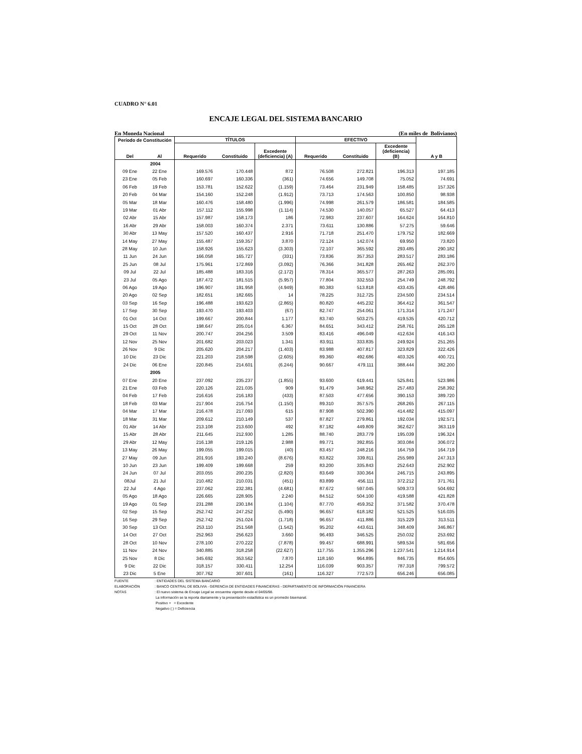CUADRO N° 6.01
ENCAJE LEGAL DEL SISTEMA BANCARIO
En Moneda Nacional (En miles de Bolivianos)
| Período de Constitución | | TÍTULOS | | | EFECTIVO | | | |
| --- | --- | --- | --- | --- | --- | --- | --- | --- |
| Del | Al | Requerido | Constituido | Excedente (deficiencia) (A) | Requerido | Constituido | Excedente (deficiencia) (B) | A y B |
| 2004 | | | | | | | | |
| 09 Ene | 22 Ene | 169.576 | 170.448 | 872 | 76.508 | 272.821 | 196.313 | 197.185 |
| 23 Ene | 05 Feb | 160.697 | 160.336 | (361) | 74.656 | 149.708 | 75.052 | 74.691 |
| 06 Feb | 19 Feb | 153.781 | 152.622 | (1.159) | 73.464 | 231.949 | 158.485 | 157.326 |
| 20 Feb | 04 Mar | 154.160 | 152.248 | (1.912) | 73.713 | 174.563 | 100.850 | 98.938 |
| 05 Mar | 18 Mar | 160.476 | 158.480 | (1.996) | 74.998 | 261.579 | 186.581 | 184.585 |
| 19 Mar | 01 Abr | 157.112 | 155.998 | (1.114) | 74.530 | 140.057 | 65.527 | 64.413 |
| 02 Abr | 15 Abr | 157.987 | 158.173 | 186 | 72.983 | 237.607 | 164.624 | 164.810 |
| 16 Abr | 29 Abr | 158.003 | 160.374 | 2.371 | 73.611 | 130.886 | 57.275 | 59.646 |
| 30 Abr | 13 May | 157.520 | 160.437 | 2.916 | 71.718 | 251.470 | 179.752 | 182.669 |
| 14 May | 27 May | 155.487 | 159.357 | 3.870 | 72.124 | 142.074 | 69.950 | 73.820 |
| 28 May | 10 Jun | 158.926 | 155.623 | (3.303) | 72.107 | 365.592 | 293.485 | 290.182 |
| 11 Jun | 24 Jun | 166.058 | 165.727 | (331) | 73.836 | 357.353 | 283.517 | 283.186 |
| 25 Jun | 08 Jul | 175.961 | 172.869 | (3.092) | 76.366 | 341.828 | 265.462 | 262.370 |
| 09 Jul | 22 Jul | 185.488 | 183.316 | (2.172) | 78.314 | 365.577 | 287.263 | 285.091 |
| 23 Jul | 05 Ago | 187.472 | 181.515 | (5.957) | 77.804 | 332.553 | 254.749 | 248.792 |
| 06 Ago | 19 Ago | 196.907 | 191.958 | (4.949) | 80.383 | 513.818 | 433.435 | 428.486 |
| 20 Ago | 02 Sep | 182.651 | 182.665 | 14 | 78.225 | 312.725 | 234.500 | 234.514 |
| 03 Sep | 16 Sep | 196.488 | 193.623 | (2.865) | 80.820 | 445.232 | 364.412 | 361.547 |
| 17 Sep | 30 Sep | 193.470 | 193.403 | (67) | 82.747 | 254.061 | 171.314 | 171.247 |
| 01 Oct | 14 Oct | 199.667 | 200.844 | 1.177 | 83.740 | 503.275 | 419.535 | 420.712 |
| 15 Oct | 28 Oct | 198.647 | 205.014 | 6.367 | 84.651 | 343.412 | 258.761 | 265.128 |
| 29 Oct | 11 Nov | 200.747 | 204.256 | 3.509 | 83.416 | 496.049 | 412.634 | 416.143 |
| 12 Nov | 25 Nov | 201.682 | 203.023 | 1.341 | 83.911 | 333.835 | 249.924 | 251.265 |
| 26 Nov | 9 Dic | 205.620 | 204.217 | (1.403) | 83.988 | 407.817 | 323.829 | 322.426 |
| 10 Dic | 23 Dic | 221.203 | 218.598 | (2.605) | 89.360 | 492.686 | 403.326 | 400.721 |
| 24 Dic | 06 Ene | 220.845 | 214.601 | (6.244) | 90.667 | 479.111 | 388.444 | 382.200 |
| 2005 | | | | | | | | |
| 07 Ene | 20 Ene | 237.092 | 235.237 | (1.855) | 93.600 | 619.441 | 525.841 | 523.986 |
| 21 Ene | 03 Feb | 220.126 | 221.035 | 909 | 91.479 | 348.962 | 257.483 | 258.392 |
| 04 Feb | 17 Feb | 216.616 | 216.183 | (433) | 87.503 | 477.656 | 390.153 | 389.720 |
| 18 Feb | 03 Mar | 217.904 | 216.754 | (1.150) | 89.310 | 357.575 | 268.265 | 267.115 |
| 04 Mar | 17 Mar | 216.478 | 217.093 | 615 | 87.908 | 502.390 | 414.482 | 415.097 |
| 18 Mar | 31 Mar | 209.612 | 210.149 | 537 | 87.827 | 279.861 | 192.034 | 192.571 |
| 01 Abr | 14 Abr | 213.108 | 213.600 | 492 | 87.182 | 449.809 | 362.627 | 363.119 |
| 15 Abr | 28 Abr | 211.645 | 212.930 | 1.285 | 88.740 | 283.779 | 195.039 | 196.324 |
| 29 Abr | 12 May | 216.138 | 219.126 | 2.988 | 89.771 | 392.855 | 303.084 | 306.072 |
| 13 May | 26 May | 199.055 | 199.015 | (40) | 83.457 | 248.216 | 164.759 | 164.719 |
| 27 May | 09 Jun | 201.916 | 193.240 | (8.676) | 83.822 | 339.811 | 255.989 | 247.313 |
| 10 Jun | 23 Jun | 199.409 | 199.668 | 259 | 83.200 | 335.843 | 252.643 | 252.902 |
| 24 Jun | 07 Jul | 203.055 | 200.235 | (2.820) | 83.649 | 330.364 | 246.715 | 243.895 |
| 08Jul | 21 Jul | 210.482 | 210.031 | (451) | 83.899 | 456.111 | 372.212 | 371.761 |
| 22 Jul | 4 Ago | 237.062 | 232.381 | (4.681) | 87.672 | 597.045 | 509.373 | 504.692 |
| 05 Ago | 18 Ago | 226.665 | 228.905 | 2.240 | 84.512 | 504.100 | 419.588 | 421.828 |
| 19 Ago | 01 Sep | 231.288 | 230.184 | (1.104) | 87.770 | 459.352 | 371.582 | 370.478 |
| 02 Sep | 15 Sep | 252.742 | 247.252 | (5.490) | 96.657 | 618.182 | 521.525 | 516.035 |
| 16 Sep | 29 Sep | 252.742 | 251.024 | (1.718) | 96.657 | 411.886 | 315.229 | 313.511 |
| 30 Sep | 13 Oct | 253.110 | 251.568 | (1.542) | 95.202 | 443.611 | 348.409 | 346.867 |
| 14 Oct | 27 Oct | 252.963 | 256.623 | 3.660 | 96.493 | 346.525 | 250.032 | 253.692 |
| 28 Oct | 10 Nov | 278.100 | 270.222 | (7.878) | 99.457 | 688.991 | 589.534 | 581.656 |
| 11 Nov | 24 Nov | 340.885 | 318.258 | (22.627) | 117.755 | 1.355.296 | 1.237.541 | 1.214.914 |
| 25 Nov | 8 Dic | 345.692 | 353.562 | 7.870 | 118.160 | 964.895 | 846.735 | 854.605 |
| 9 Dic | 22 Dic | 318.157 | 330.411 | 12.254 | 116.039 | 903.357 | 787.318 | 799.572 |
| 23 Dic | 5 Ene | 307.762 | 307.601 | (161) | 116.327 | 772.573 | 656.246 | 656.085 |
FUENTE: ENTIDADES DEL SISTEMA BANCARIO
ELABORACIÓN: BANCO CENTRAL DE BOLIVIA - GERENCIA DE ENTIDADES FINANCIERAS - DEPARTAMENTO DE INFORMACIÓN FINANCIERA
NOTAS: El nuevo sistema de Encaje Legal se encuentra vigente desde el 04/05/98.
La información se la reporta diariamente y la presentación estadística es un promedio bisemanal.
Positivo + = Excedente
Negativo ( ) = Deficiencia